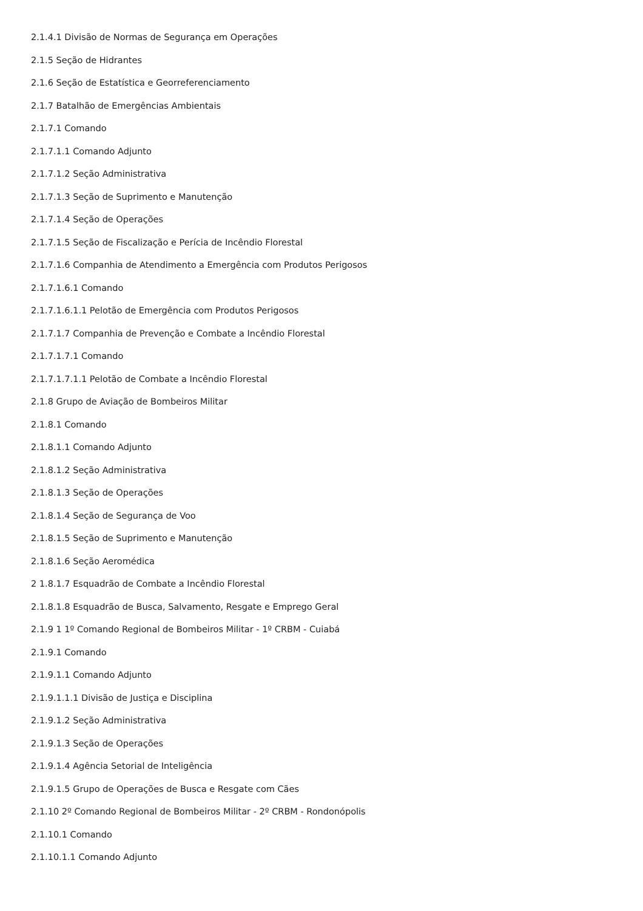2.1.4.1 Divisão de Normas de Segurança em Operações
2.1.5 Seção de Hidrantes
2.1.6 Seção de Estatística e Georreferenciamento
2.1.7 Batalhão de Emergências Ambientais
2.1.7.1 Comando
2.1.7.1.1 Comando Adjunto
2.1.7.1.2 Seção Administrativa
2.1.7.1.3 Seção de Suprimento e Manutenção
2.1.7.1.4 Seção de Operações
2.1.7.1.5 Seção de Fiscalização e Perícia de Incêndio Florestal
2.1.7.1.6 Companhia de Atendimento a Emergência com Produtos Perigosos
2.1.7.1.6.1 Comando
2.1.7.1.6.1.1 Pelotão de Emergência com Produtos Perigosos
2.1.7.1.7 Companhia de Prevenção e Combate a Incêndio Florestal
2.1.7.1.7.1 Comando
2.1.7.1.7.1.1 Pelotão de Combate a Incêndio Florestal
2.1.8 Grupo de Aviação de Bombeiros Militar
2.1.8.1 Comando
2.1.8.1.1 Comando Adjunto
2.1.8.1.2 Seção Administrativa
2.1.8.1.3 Seção de Operações
2.1.8.1.4 Seção de Segurança de Voo
2.1.8.1.5 Seção de Suprimento e Manutenção
2.1.8.1.6 Seção Aeromédica
2 1.8.1.7 Esquadrão de Combate a Incêndio Florestal
2.1.8.1.8 Esquadrão de Busca, Salvamento, Resgate e Emprego Geral
2.1.9 1 1º Comando Regional de Bombeiros Militar - 1º CRBM - Cuiabá
2.1.9.1 Comando
2.1.9.1.1 Comando Adjunto
2.1.9.1.1.1 Divisão de Justiça e Disciplina
2.1.9.1.2 Seção Administrativa
2.1.9.1.3 Seção de Operações
2.1.9.1.4 Agência Setorial de Inteligência
2.1.9.1.5 Grupo de Operações de Busca e Resgate com Cães
2.1.10 2º Comando Regional de Bombeiros Militar - 2º CRBM - Rondonópolis
2.1.10.1 Comando
2.1.10.1.1 Comando Adjunto